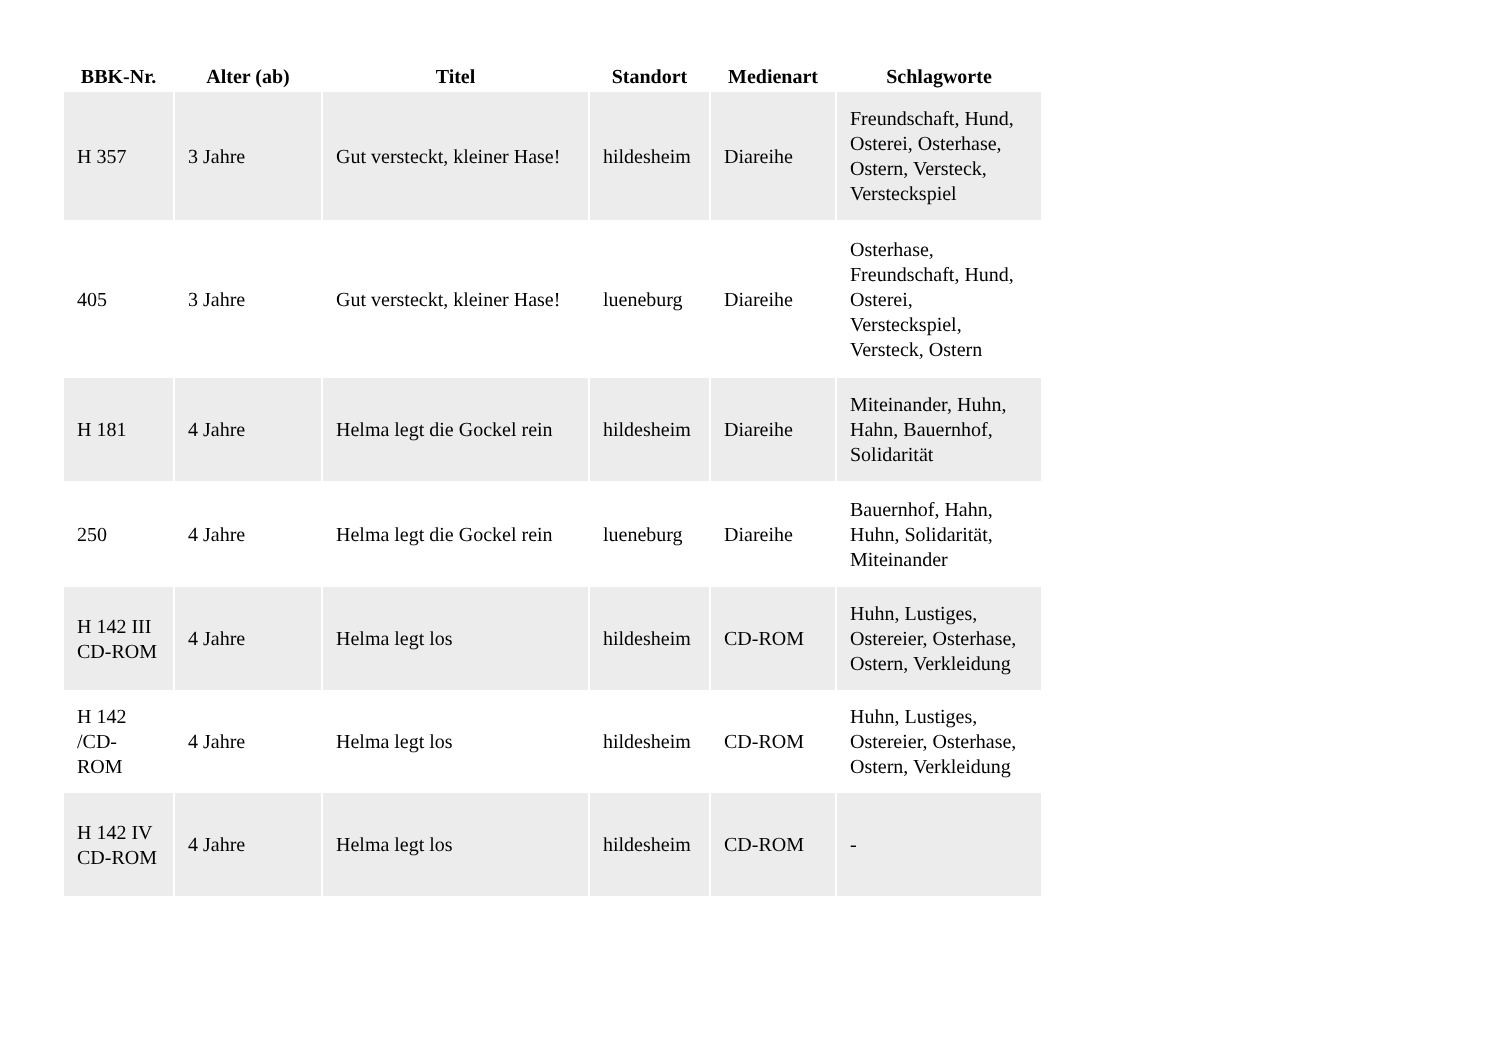| BBK-Nr. | Alter (ab) | Titel | Standort | Medienart | Schlagworte |
| --- | --- | --- | --- | --- | --- |
| H 357 | 3 Jahre | Gut versteckt, kleiner Hase! | hildesheim | Diareihe | Freundschaft, Hund, Osterei, Osterhase, Ostern, Versteck, Versteckspiel |
| 405 | 3 Jahre | Gut versteckt, kleiner Hase! | lueneburg | Diareihe | Osterhase, Freundschaft, Hund, Osterei, Versteckspiel, Versteck, Ostern |
| H 181 | 4 Jahre | Helma legt die Gockel rein | hildesheim | Diareihe | Miteinander, Huhn, Hahn, Bauernhof, Solidarität |
| 250 | 4 Jahre | Helma legt die Gockel rein | lueneburg | Diareihe | Bauernhof, Hahn, Huhn, Solidarität, Miteinander |
| H 142 III CD-ROM | 4 Jahre | Helma legt los | hildesheim | CD-ROM | Huhn, Lustiges, Ostereier, Osterhase, Ostern, Verkleidung |
| H 142 /CD-ROM | 4 Jahre | Helma legt los | hildesheim | CD-ROM | Huhn, Lustiges, Ostereier, Osterhase, Ostern, Verkleidung |
| H 142 IV CD-ROM | 4 Jahre | Helma legt los | hildesheim | CD-ROM | - |